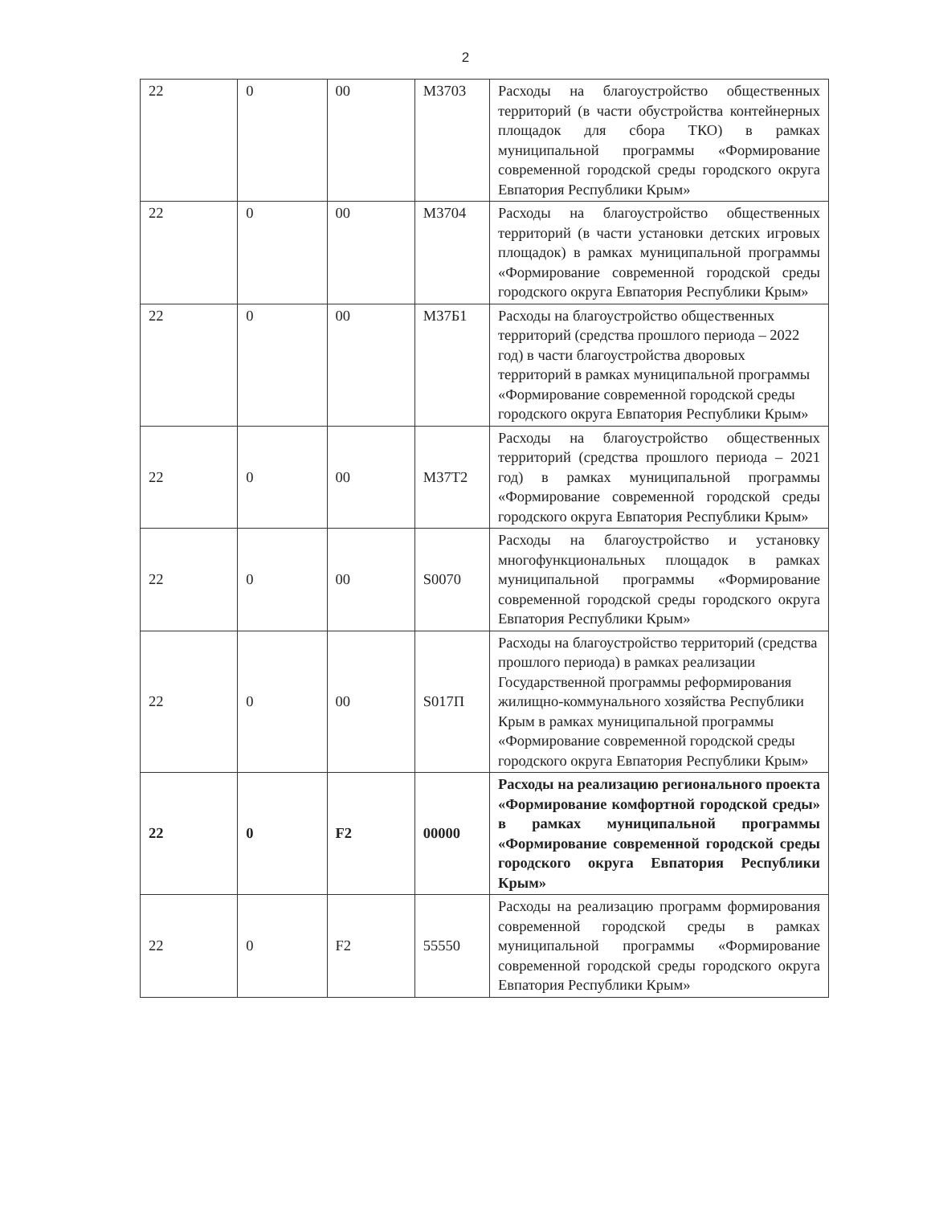2
| 22 | 0 | 00 | М3703 | Расходы на благоустройство общественных территорий (в части обустройства контейнерных площадок для сбора ТКО) в рамках муниципальной программы «Формирование современной городской среды городского округа Евпатория Республики Крым» |
| 22 | 0 | 00 | М3704 | Расходы на благоустройство общественных территорий (в части установки детских игровых площадок) в рамках муниципальной программы «Формирование современной городской среды городского округа Евпатория Республики Крым» |
| 22 | 0 | 00 | М37Б1 | Расходы на благоустройство общественных территорий (средства прошлого периода – 2022 год) в части благоустройства дворовых территорий в рамках муниципальной программы «Формирование современной городской среды городского округа Евпатория Республики Крым» |
| 22 | 0 | 00 | М37Т2 | Расходы на благоустройство общественных территорий (средства прошлого периода – 2021 год) в рамках муниципальной программы «Формирование современной городской среды городского округа Евпатория Республики Крым» |
| 22 | 0 | 00 | S0070 | Расходы на благоустройство и установку многофункциональных площадок в рамках муниципальной программы «Формирование современной городской среды городского округа Евпатория Республики Крым» |
| 22 | 0 | 00 | S017П | Расходы на благоустройство территорий (средства прошлого периода) в рамках реализации Государственной программы реформирования жилищно-коммунального хозяйства Республики Крым в рамках муниципальной программы «Формирование современной городской среды городского округа Евпатория Республики Крым» |
| 22 | 0 | F2 | 00000 | Расходы на реализацию регионального проекта «Формирование комфортной городской среды» в рамках муниципальной программы «Формирование современной городской среды городского округа Евпатория Республики Крым» |
| 22 | 0 | F2 | 55550 | Расходы на реализацию программ формирования современной городской среды в рамках муниципальной программы «Формирование современной городской среды городского округа Евпатория Республики Крым» |